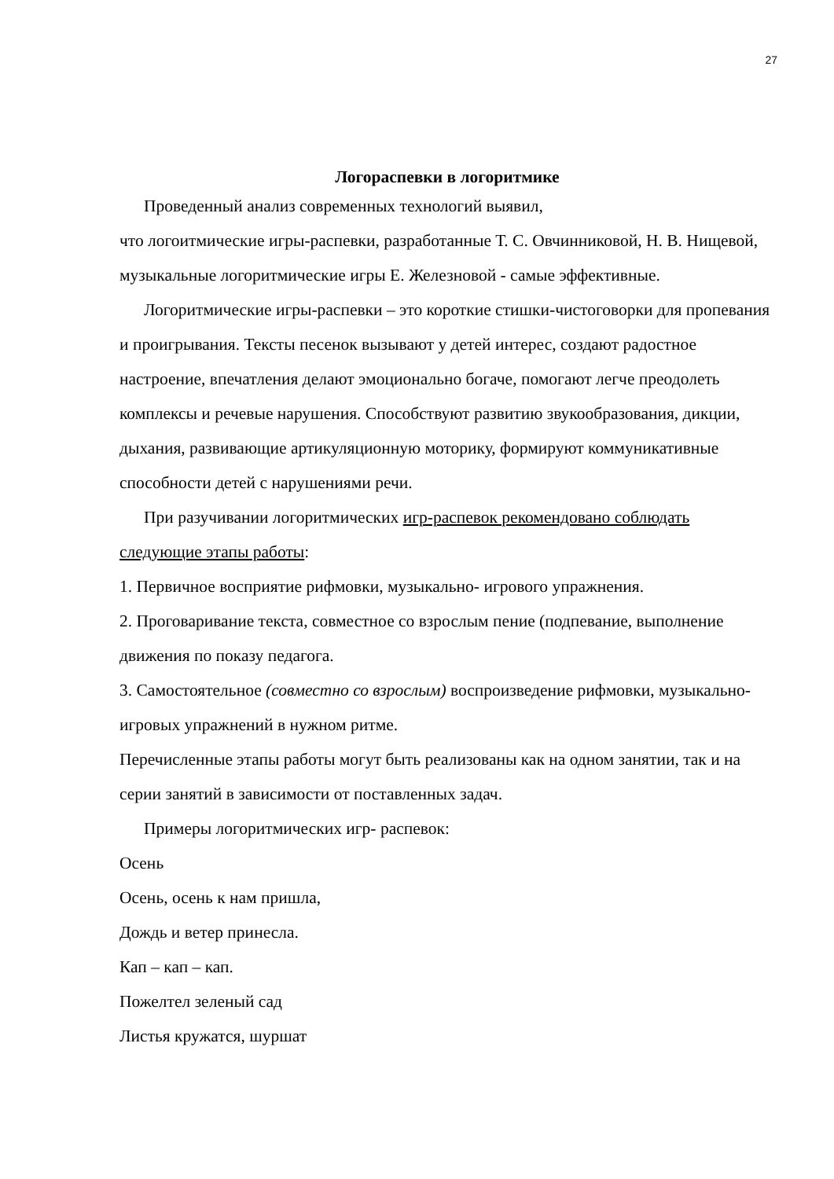27
Логораспевки в логоритмике
Проведенный анализ современных технологий выявил,
что логоитмические игры-распевки, разработанные Т. С. Овчинниковой, Н. В. Нищевой, музыкальные логоритмические игры Е. Железновой - самые эффективные.
Логоритмические игры-распевки – это короткие стишки-чистоговорки для пропевания и проигрывания. Тексты песенок вызывают у детей интерес, создают радостное настроение, впечатления делают эмоционально богаче, помогают легче преодолеть комплексы и речевые нарушения. Способствуют развитию звукообразования, дикции,
дыхания, развивающие артикуляционную моторику, формируют коммуникативные способности детей с нарушениями речи.
При разучивании логоритмических игр-распевок рекомендовано соблюдать следующие этапы работы:
1. Первичное восприятие рифмовки, музыкально- игрового упражнения.
2. Проговаривание текста, совместное со взрослым пение (подпевание, выполнение движения по показу педагога.
3. Самостоятельное (совместно со взрослым) воспроизведение рифмовки, музыкально-игровых упражнений в нужном ритме.
Перечисленные этапы работы могут быть реализованы как на одном занятии, так и на серии занятий в зависимости от поставленных задач.
Примеры логоритмических игр- распевок:
Осень
Осень, осень к нам пришла,
Дождь и ветер принесла.
Кап – кап – кап.
Пожелтел зеленый сад
Листья кружатся, шуршат